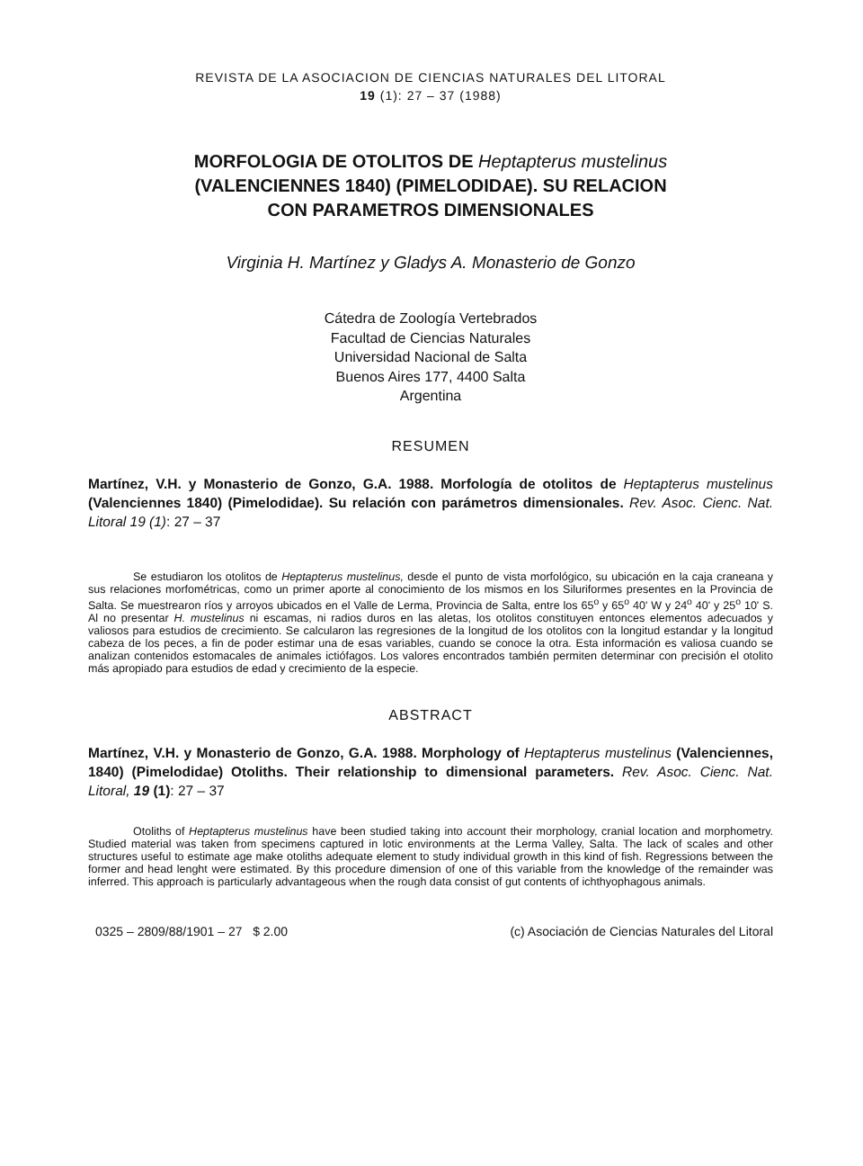REVISTA DE LA ASOCIACION DE CIENCIAS NATURALES DEL LITORAL
19 (1): 27 – 37 (1988)
MORFOLOGIA DE OTOLITOS DE Heptapterus mustelinus
(VALENCIENNES 1840) (PIMELODIDAE). SU RELACION
CON PARAMETROS DIMENSIONALES
Virginia H. Martínez y Gladys A. Monasterio de Gonzo
Cátedra de Zoología Vertebrados
Facultad de Ciencias Naturales
Universidad Nacional de Salta
Buenos Aires 177, 4400 Salta
Argentina
RESUMEN
Martínez, V.H. y Monasterio de Gonzo, G.A. 1988. Morfología de otolitos de Heptapterus mustelinus (Valenciennes 1840) (Pimelodidae). Su relación con parámetros dimensionales. Rev. Asoc. Cienc. Nat. Litoral 19 (1): 27 – 37
Se estudiaron los otolitos de Heptapterus mustelinus, desde el punto de vista morfológico, su ubicación en la caja craneana y sus relaciones morfométricas, como un primer aporte al conocimiento de los mismos en los Siluriformes presentes en la Provincia de Salta. Se muestrearon ríos y arroyos ubicados en el Valle de Lerma, Provincia de Salta, entre los 65<sup>o</sup> y 65<sup>o</sup> 40' W y 24<sup>o</sup> 40' y 25<sup>o</sup> 10' S. Al no presentar H. mustelinus ni escamas, ni radios duros en las aletas, los otolitos constituyen entonces elementos adecuados y valiosos para estudios de crecimiento. Se calcularon las regresiones de la longitud de los otolitos con la longitud estandar y la longitud cabeza de los peces, a fin de poder estimar una de esas variables, cuando se conoce la otra. Esta información es valiosa cuando se analizan contenidos estomacales de animales ictiófagos. Los valores encontrados también permiten determinar con precisión el otolito más apropiado para estudios de edad y crecimiento de la especie.
ABSTRACT
Martínez, V.H. y Monasterio de Gonzo, G.A. 1988. Morphology of Heptapterus mustelinus (Valenciennes, 1840) (Pimelodidae) Otoliths. Their relationship to dimensional parameters. Rev. Asoc. Cienc. Nat. Litoral, 19 (1): 27 – 37
Otoliths of Heptapterus mustelinus have been studied taking into account their morphology, cranial location and morphometry. Studied material was taken from specimens captured in lotic environments at the Lerma Valley, Salta. The lack of scales and other structures useful to estimate age make otoliths adequate element to study individual growth in this kind of fish. Regressions between the former and head lenght were estimated. By this procedure dimension of one of this variable from the knowledge of the remainder was inferred. This approach is particularly advantageous when the rough data consist of gut contents of ichthyophagous animals.
0325 – 2809/88/1901 – 27 $ 2.00 (c) Asociación de Ciencias Naturales del Litoral